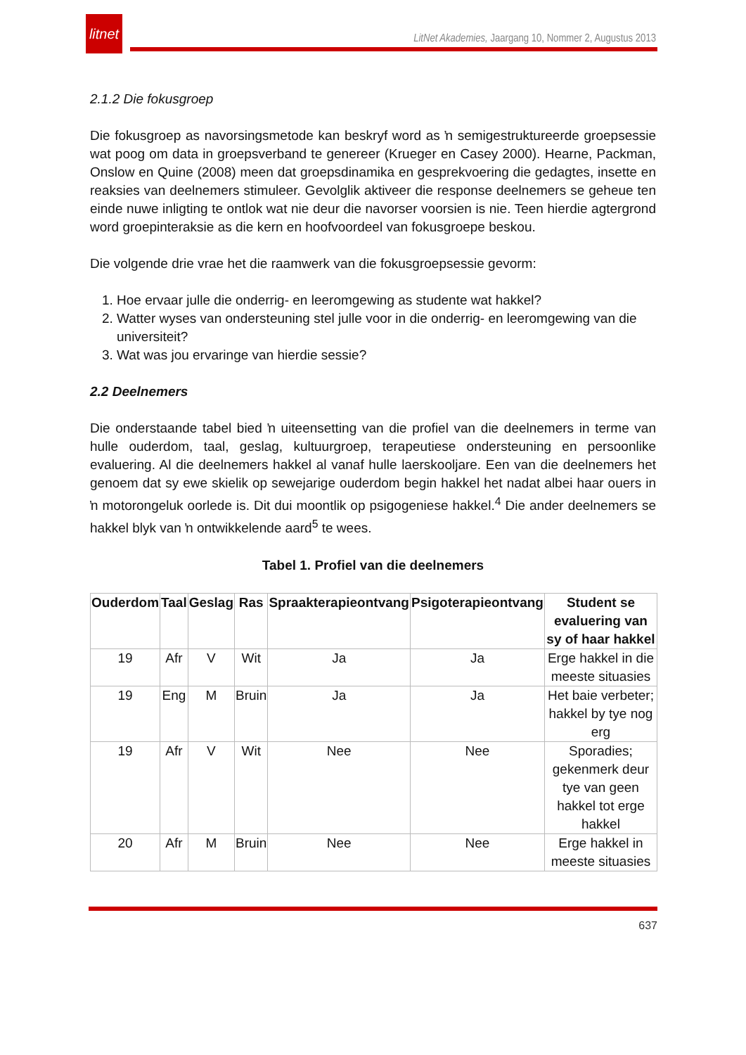litnet
LitNet Akademies, Jaargang 10, Nommer 2, Augustus 2013
2.1.2 Die fokusgroep
Die fokusgroep as navorsingsmetode kan beskryf word as ŉ semigestruktureerde groepsessie wat poog om data in groepsverband te genereer (Krueger en Casey 2000). Hearne, Packman, Onslow en Quine (2008) meen dat groepsdinamika en gesprekvoering die gedagtes, insette en reaksies van deelnemers stimuleer. Gevolglik aktiveer die response deelnemers se geheue ten einde nuwe inligting te ontlok wat nie deur die navorser voorsien is nie. Teen hierdie agtergrond word groepinteraksie as die kern en hoofvoordeel van fokusgroepe beskou.
Die volgende drie vrae het die raamwerk van die fokusgroepsessie gevorm:
1. Hoe ervaar julle die onderrig- en leeromgewing as studente wat hakkel?
2. Watter wyses van ondersteuning stel julle voor in die onderrig- en leeromgewing van die universiteit?
3. Wat was jou ervaringe van hierdie sessie?
2.2 Deelnemers
Die onderstaande tabel bied ŉ uiteensetting van die profiel van die deelnemers in terme van hulle ouderdom, taal, geslag, kultuurgroep, terapeutiese ondersteuning en persoonlike evaluering. Al die deelnemers hakkel al vanaf hulle laerskooljare. Een van die deelnemers het genoem dat sy ewe skielik op sewejarige ouderdom begin hakkel het nadat albei haar ouers in ŉ motorongeluk oorlede is. Dit dui moontlik op psigogeniese hakkel.<sup>4</sup> Die ander deelnemers se hakkel blyk van ŉ ontwikkelende aard<sup>5</sup> te wees.
Tabel 1. Profiel van die deelnemers
| Ouderdom | Taal | Geslag | Ras | Spraakterapieontvang | Psigoterapieontvang | Student se evaluering van sy of haar hakkel |
| --- | --- | --- | --- | --- | --- | --- |
| 19 | Afr | V | Wit | Ja | Ja | Erge hakkel in die meeste situasies |
| 19 | Eng | M | Bruin | Ja | Ja | Het baie verbeter; hakkel by tye nog erg |
| 19 | Afr | V | Wit | Nee | Nee | Sporadies; gekenmerk deur tye van geen hakkel tot erge hakkel |
| 20 | Afr | M | Bruin | Nee | Nee | Erge hakkel in meeste situasies |
637